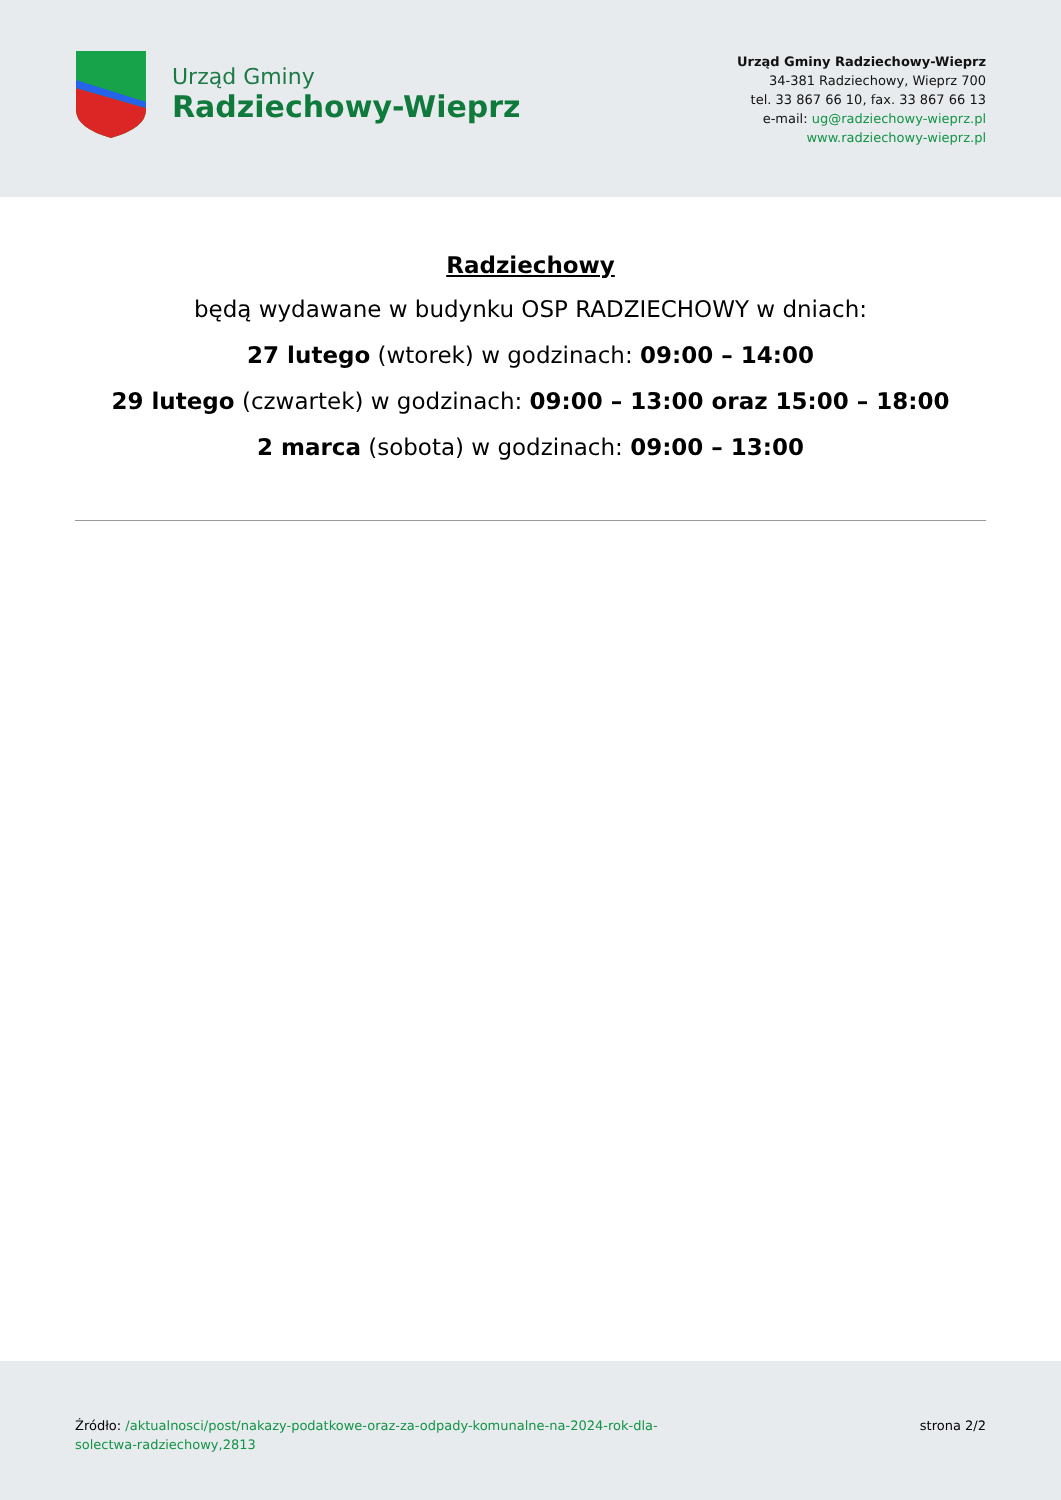Urząd Gminy
Radziechowy-Wieprz
Urząd Gminy Radziechowy-Wieprz
34-381 Radziechowy, Wieprz 700
tel. 33 867 66 10, fax. 33 867 66 13
e-mail: ug@radziechowy-wieprz.pl
www.radziechowy-wieprz.pl
Radziechowy
będą wydawane w budynku OSP RADZIECHOWY w dniach:
27 lutego (wtorek) w godzinach: 09:00 – 14:00
29 lutego (czwartek) w godzinach: 09:00 – 13:00 oraz 15:00 – 18:00
2 marca (sobota) w godzinach: 09:00 – 13:00
Źródło: /aktualnosci/post/nakazy-podatkowe-oraz-za-odpady-komunalne-na-2024-rok-dla-solectwa-radziechowy,2813
strona 2/2